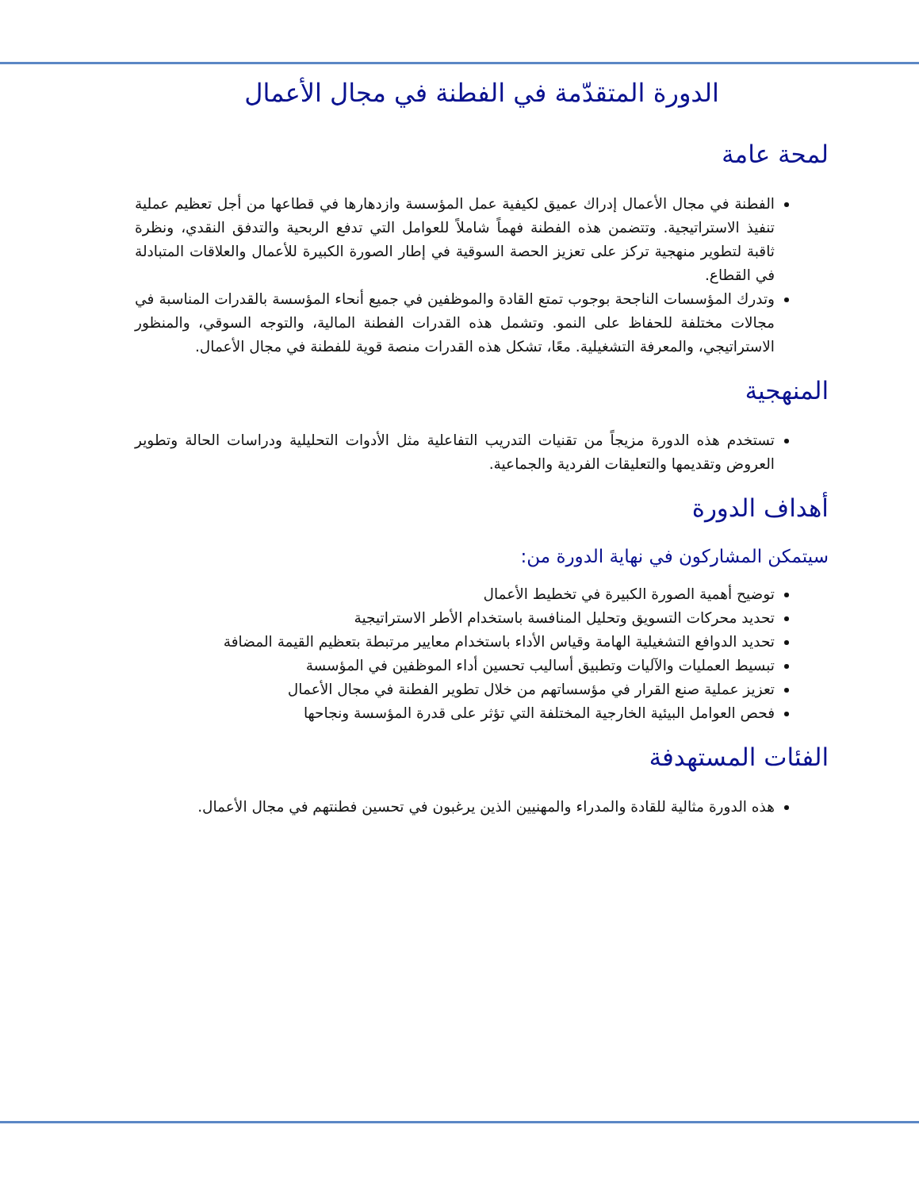الدورة المتقدّمة في الفطنة في مجال الأعمال
لمحة عامة
الفطنة في مجال الأعمال إدراك عميق لكيفية عمل المؤسسة وازدهارها في قطاعها من أجل تعظيم عملية تنفيذ الاستراتيجية. وتتضمن هذه الفطنة فهماً شاملاً للعوامل التي تدفع الربحية والتدفق النقدي، ونظرة ثاقبة لتطوير منهجية تركز على تعزيز الحصة السوقية في إطار الصورة الكبيرة للأعمال والعلاقات المتبادلة في القطاع.
وتدرك المؤسسات الناجحة بوجوب تمتع القادة والموظفين في جميع أنحاء المؤسسة بالقدرات المناسبة في مجالات مختلفة للحفاظ على النمو. وتشمل هذه القدرات الفطنة المالية، والتوجه السوقي، والمنظور الاستراتيجي، والمعرفة التشغيلية. معًا، تشكل هذه القدرات منصة قوية للفطنة في مجال الأعمال.
المنهجية
تستخدم هذه الدورة مزيجاً من تقنيات التدريب التفاعلية مثل الأدوات التحليلية ودراسات الحالة وتطوير العروض وتقديمها والتعليقات الفردية والجماعية.
أهداف الدورة
سيتمكن المشاركون في نهاية الدورة من:
توضيح أهمية الصورة الكبيرة في تخطيط الأعمال
تحديد محركات التسويق وتحليل المنافسة باستخدام الأطر الاستراتيجية
تحديد الدوافع التشغيلية الهامة وقياس الأداء باستخدام معايير مرتبطة بتعظيم القيمة المضافة
تبسيط العمليات والآليات وتطبيق أساليب تحسين أداء الموظفين في المؤسسة
تعزيز عملية صنع القرار في مؤسساتهم من خلال تطوير الفطنة في مجال الأعمال
فحص العوامل البيئية الخارجية المختلفة التي تؤثر على قدرة المؤسسة ونجاحها
الفئات المستهدفة
هذه الدورة مثالية للقادة والمدراء والمهنيين الذين يرغبون في تحسين فطنتهم في مجال الأعمال.